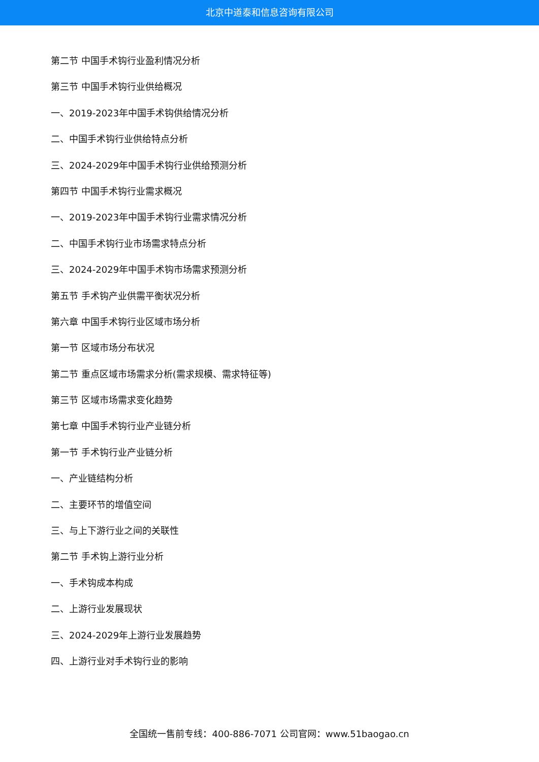北京中道泰和信息咨询有限公司
第二节 中国手术钩行业盈利情况分析
第三节 中国手术钩行业供给概况
一、2019-2023年中国手术钩供给情况分析
二、中国手术钩行业供给特点分析
三、2024-2029年中国手术钩行业供给预测分析
第四节 中国手术钩行业需求概况
一、2019-2023年中国手术钩行业需求情况分析
二、中国手术钩行业市场需求特点分析
三、2024-2029年中国手术钩市场需求预测分析
第五节 手术钩产业供需平衡状况分析
第六章 中国手术钩行业区域市场分析
第一节 区域市场分布状况
第二节 重点区域市场需求分析(需求规模、需求特征等)
第三节 区域市场需求变化趋势
第七章 中国手术钩行业产业链分析
第一节 手术钩行业产业链分析
一、产业链结构分析
二、主要环节的增值空间
三、与上下游行业之间的关联性
第二节 手术钩上游行业分析
一、手术钩成本构成
二、上游行业发展现状
三、2024-2029年上游行业发展趋势
四、上游行业对手术钩行业的影响
全国统一售前专线：400-886-7071 公司官网：www.51baogao.cn